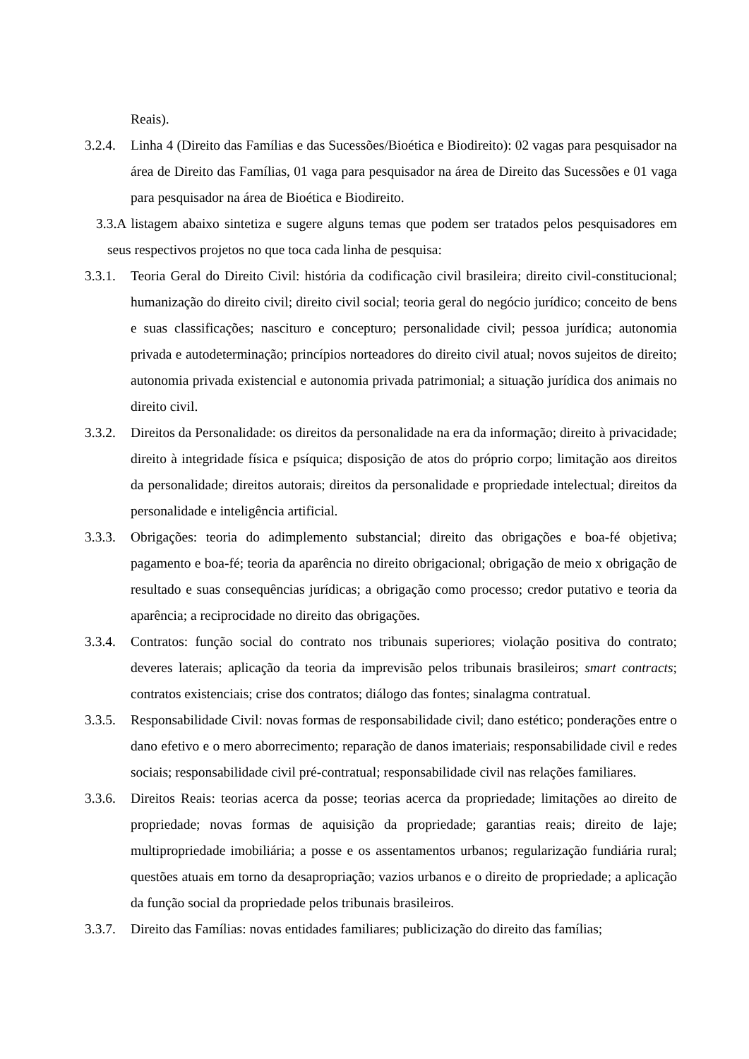Reais).
3.2.4. Linha 4 (Direito das Famílias e das Sucessões/Bioética e Biodireito): 02 vagas para pesquisador na área de Direito das Famílias, 01 vaga para pesquisador na área de Direito das Sucessões e 01 vaga para pesquisador na área de Bioética e Biodireito.
3.3.A listagem abaixo sintetiza e sugere alguns temas que podem ser tratados pelos pesquisadores em seus respectivos projetos no que toca cada linha de pesquisa:
3.3.1. Teoria Geral do Direito Civil: história da codificação civil brasileira; direito civil-constitucional; humanização do direito civil; direito civil social; teoria geral do negócio jurídico; conceito de bens e suas classificações; nascituro e concepturo; personalidade civil; pessoa jurídica; autonomia privada e autodeterminação; princípios norteadores do direito civil atual; novos sujeitos de direito; autonomia privada existencial e autonomia privada patrimonial; a situação jurídica dos animais no direito civil.
3.3.2. Direitos da Personalidade: os direitos da personalidade na era da informação; direito à privacidade; direito à integridade física e psíquica; disposição de atos do próprio corpo; limitação aos direitos da personalidade; direitos autorais; direitos da personalidade e propriedade intelectual; direitos da personalidade e inteligência artificial.
3.3.3. Obrigações: teoria do adimplemento substancial; direito das obrigações e boa-fé objetiva; pagamento e boa-fé; teoria da aparência no direito obrigacional; obrigação de meio x obrigação de resultado e suas consequências jurídicas; a obrigação como processo; credor putativo e teoria da aparência; a reciprocidade no direito das obrigações.
3.3.4. Contratos: função social do contrato nos tribunais superiores; violação positiva do contrato; deveres laterais; aplicação da teoria da imprevisão pelos tribunais brasileiros; smart contracts; contratos existenciais; crise dos contratos; diálogo das fontes; sinalagma contratual.
3.3.5. Responsabilidade Civil: novas formas de responsabilidade civil; dano estético; ponderações entre o dano efetivo e o mero aborrecimento; reparação de danos imateriais; responsabilidade civil e redes sociais; responsabilidade civil pré-contratual; responsabilidade civil nas relações familiares.
3.3.6. Direitos Reais: teorias acerca da posse; teorias acerca da propriedade; limitações ao direito de propriedade; novas formas de aquisição da propriedade; garantias reais; direito de laje; multipropriedade imobiliária; a posse e os assentamentos urbanos; regularização fundiária rural; questões atuais em torno da desapropriação; vazios urbanos e o direito de propriedade; a aplicação da função social da propriedade pelos tribunais brasileiros.
3.3.7. Direito das Famílias: novas entidades familiares; publicização do direito das famílias;